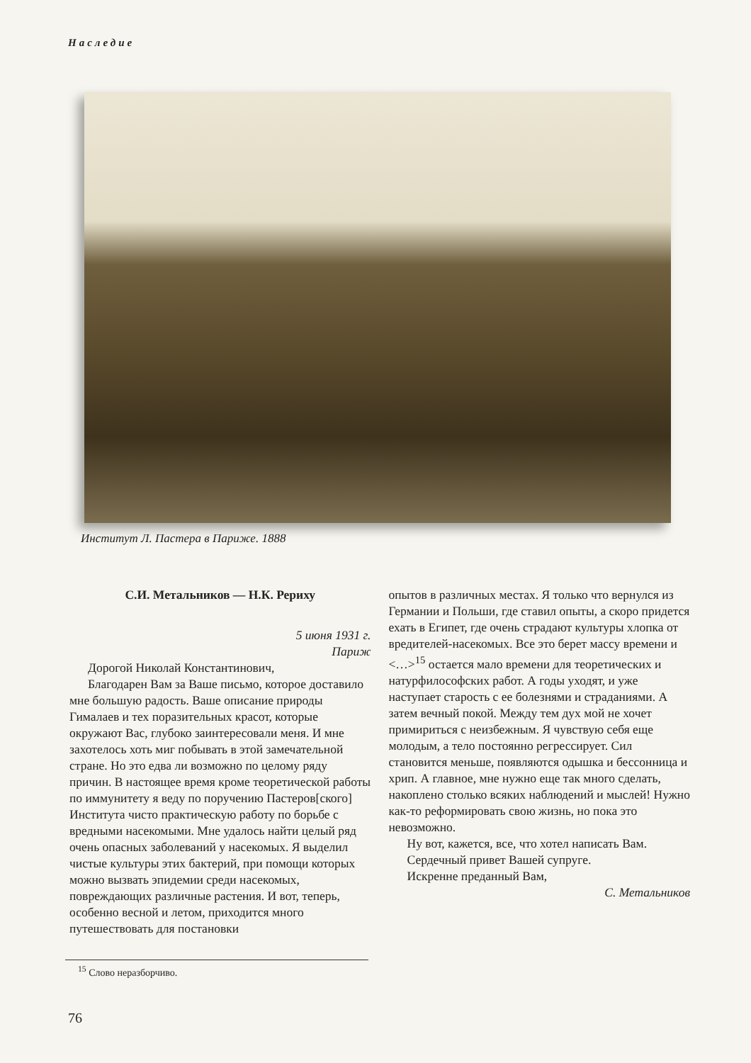Наследие
Институт Л. Пастера в Париже. 1888
С.И. Метальников — Н.К. Рериху
5 июня 1931 г.
Париж
Дорогой Николай Константинович,
Благодарен Вам за Ваше письмо, которое доставило мне большую радость. Ваше описание природы Гималаев и тех поразительных красот, которые окружают Вас, глубоко заинтересовали меня. И мне захотелось хоть миг побывать в этой замечательной стране. Но это едва ли возможно по целому ряду причин. В настоящее время кроме теоретической работы по иммунитету я веду по поручению Пастеров[ского] Института чисто практическую работу по борьбе с вредными насекомыми. Мне удалось найти целый ряд очень опасных заболеваний у насекомых. Я выделил чистые культуры этих бактерий, при помощи которых можно вызвать эпидемии среди насекомых, повреждающих различные растения. И вот, теперь, особенно весной и летом, приходится много путешествовать для постановки
опытов в различных местах. Я только что вернулся из Германии и Польши, где ставил опыты, а скоро придется ехать в Египет, где очень страдают культуры хлопка от вредителей-насекомых. Все это берет массу времени и <…><sup>15</sup> остается мало времени для теоретических и натурфилософских работ. А годы уходят, и уже наступает старость с ее болезнями и страданиями. А затем вечный покой. Между тем дух мой не хочет примириться с неизбежным. Я чувствую себя еще молодым, а тело постоянно регрессирует. Сил становится меньше, появляются одышка и бессонница и хрип. А главное, мне нужно еще так много сделать, накоплено столько всяких наблюдений и мыслей! Нужно как-то реформировать свою жизнь, но пока это невозможно.
Ну вот, кажется, все, что хотел написать Вам.
Сердечный привет Вашей супруге.
Искренне преданный Вам,
С. Метальников
<sup>15</sup> Слово неразборчиво.
76